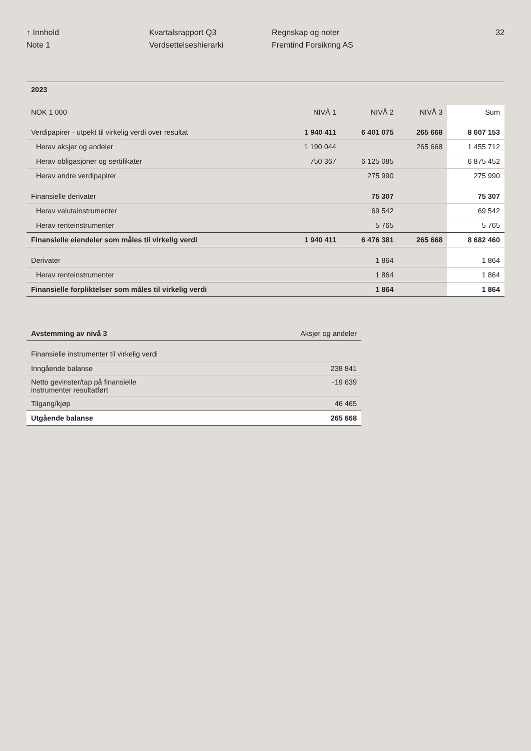↑ Innhold
Note 1
Kvartalsrapport Q3
Verdsettelseshierarki
Regnskap og noter
Fremtind Forsikring AS
32
| 2023 | | | | |
| NOK 1 000 | NIVÅ 1 | NIVÅ 2 | NIVÅ 3 | Sum |
| Verdipapirer - utpekt til virkelig verdi over resultat | 1 940 411 | 6 401 075 | 265 668 | 8 607 153 |
| Herav aksjer og andeler | 1 190 044 | | 265 668 | 1 455 712 |
| Herav obligasjoner og sertifikater | 750 367 | 6 125 085 | | 6 875 452 |
| Herav andre verdipapirer | | 275 990 | | 275 990 |
| Finansielle derivater | | 75 307 | | 75 307 |
| Herav valutainstrumenter | | 69 542 | | 69 542 |
| Herav renteinstrumenter | | 5 765 | | 5 765 |
| Finansielle eiendeler som måles til virkelig verdi | 1 940 411 | 6 476 381 | 265 668 | 8 682 460 |
| Derivater | | 1 864 | | 1 864 |
| Herav renteinstrumenter | | 1 864 | | 1 864 |
| Finansielle forpliktelser som måles til virkelig verdi | | 1 864 | | 1 864 |
| Avstemming av nivå 3 | Aksjer og andeler |
| Finansielle instrumenter til virkelig verdi | |
| Inngående balanse | 238 841 |
| Netto gevinster/tap på finansielle instrumenter resultatført | -19 639 |
| Tilgang/kjøp | 46 465 |
| Utgående balanse | 265 668 |